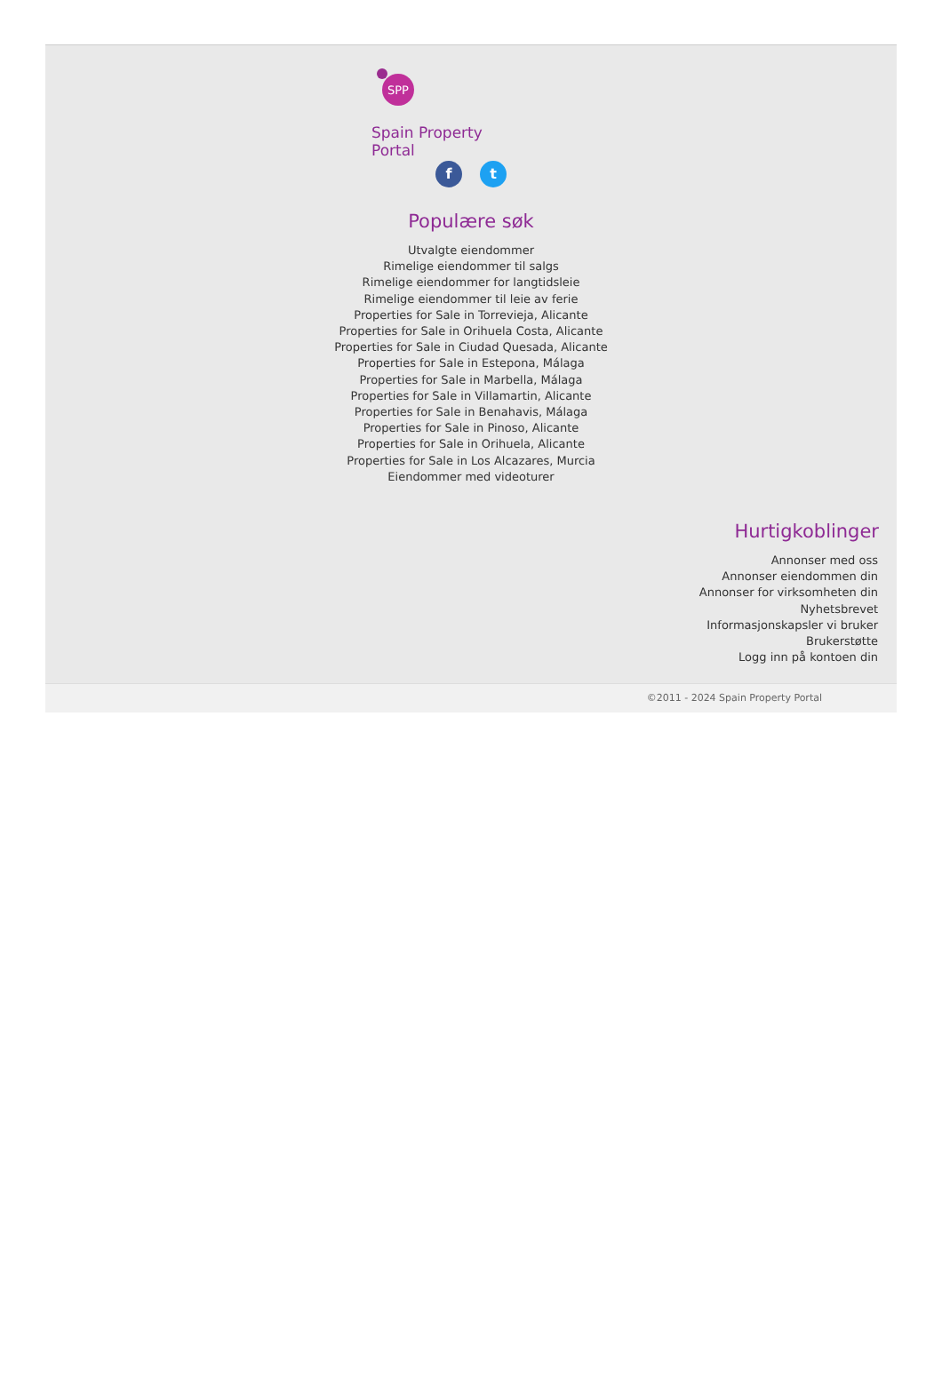SPP
Spain Property Portal
ft
Populære søk
Utvalgte eiendommer
Rimelige eiendommer til salgs
Rimelige eiendommer for langtidsleie
Rimelige eiendommer til leie av ferie
Properties for Sale in Torrevieja, Alicante
Properties for Sale in Orihuela Costa, Alicante
Properties for Sale in Ciudad Quesada, Alicante
Properties for Sale in Estepona, Málaga
Properties for Sale in Marbella, Málaga
Properties for Sale in Villamartin, Alicante
Properties for Sale in Benahavis, Málaga
Properties for Sale in Pinoso, Alicante
Properties for Sale in Orihuela, Alicante
Properties for Sale in Los Alcazares, Murcia
Eiendommer med videoturer
Hurtigkoblinger
Annonser med oss
Annonser eiendommen din
Annonser for virksomheten din
Nyhetsbrevet
Informasjonskapsler vi bruker
Brukerstøtte
Logg inn på kontoen din
©2011 - 2024 Spain Property Portal